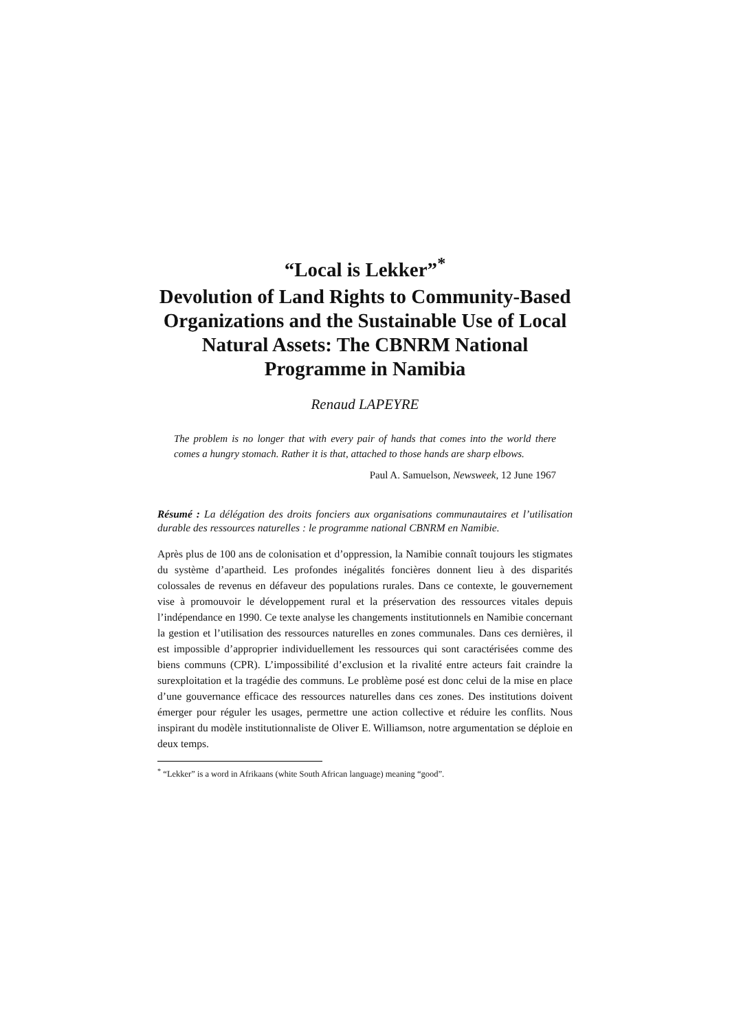“Local is Lekker”<sup>*</sup>
Devolution of Land Rights to Community-Based Organizations and the Sustainable Use of Local Natural Assets: The CBNRM National Programme in Namibia
Renaud LAPEYRE
The problem is no longer that with every pair of hands that comes into the world there comes a hungry stomach. Rather it is that, attached to those hands are sharp elbows.
Paul A. Samuelson, Newsweek, 12 June 1967
Résumé : La délégation des droits fonciers aux organisations communautaires et l’utilisation durable des ressources naturelles : le programme national CBNRM en Namibie.
Après plus de 100 ans de colonisation et d’oppression, la Namibie connaît toujours les stigmates du système d’apartheid. Les profondes inégalités foncières donnent lieu à des disparités colossales de revenus en défaveur des populations rurales. Dans ce contexte, le gouvernement vise à promouvoir le développement rural et la préservation des ressources vitales depuis l’indépendance en 1990. Ce texte analyse les changements institutionnels en Namibie concernant la gestion et l’utilisation des ressources naturelles en zones communales. Dans ces dernières, il est impossible d’approprier individuellement les ressources qui sont caractérisées comme des biens communs (CPR). L’impossibilité d’exclusion et la rivalité entre acteurs fait craindre la surexploitation et la tragédie des communs. Le problème posé est donc celui de la mise en place d’une gouvernance efficace des ressources naturelles dans ces zones. Des institutions doivent émerger pour réguler les usages, permettre une action collective et réduire les conflits. Nous inspirant du modèle institutionnaliste de Oliver E. Williamson, notre argumentation se déploie en deux temps.
<sup>*</sup> “Lekker” is a word in Afrikaans (white South African language) meaning “good”.